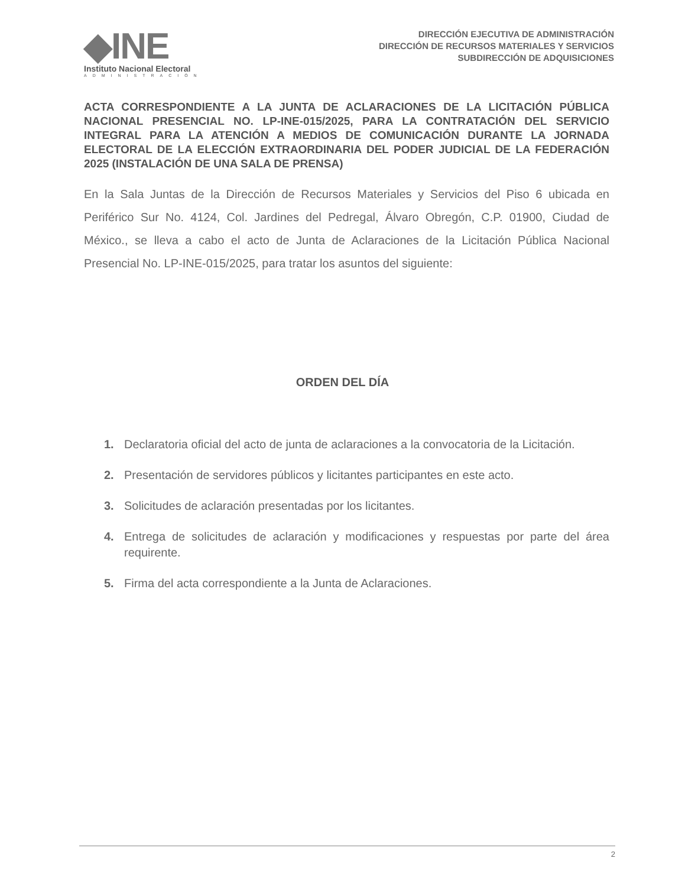◆INE
Instituto Nacional Electoral
ADMINISTRACIÓN
DIRECCIÓN EJECUTIVA DE ADMINISTRACIÓN
DIRECCIÓN DE RECURSOS MATERIALES Y SERVICIOS
SUBDIRECCIÓN DE ADQUISICIONES
ACTA CORRESPONDIENTE A LA JUNTA DE ACLARACIONES DE LA LICITACIÓN PÚBLICA NACIONAL PRESENCIAL NO. LP-INE-015/2025, PARA LA CONTRATACIÓN DEL SERVICIO INTEGRAL PARA LA ATENCIÓN A MEDIOS DE COMUNICACIÓN DURANTE LA JORNADA ELECTORAL DE LA ELECCIÓN EXTRAORDINARIA DEL PODER JUDICIAL DE LA FEDERACIÓN 2025 (INSTALACIÓN DE UNA SALA DE PRENSA)
En la Sala Juntas de la Dirección de Recursos Materiales y Servicios del Piso 6 ubicada en Periférico Sur No. 4124, Col. Jardines del Pedregal, Álvaro Obregón, C.P. 01900, Ciudad de México., se lleva a cabo el acto de Junta de Aclaraciones de la Licitación Pública Nacional Presencial No. LP-INE-015/2025, para tratar los asuntos del siguiente:
ORDEN DEL DÍA
1. Declaratoria oficial del acto de junta de aclaraciones a la convocatoria de la Licitación.
2. Presentación de servidores públicos y licitantes participantes en este acto.
3. Solicitudes de aclaración presentadas por los licitantes.
4. Entrega de solicitudes de aclaración y modificaciones y respuestas por parte del área requirente.
5. Firma del acta correspondiente a la Junta de Aclaraciones.
2